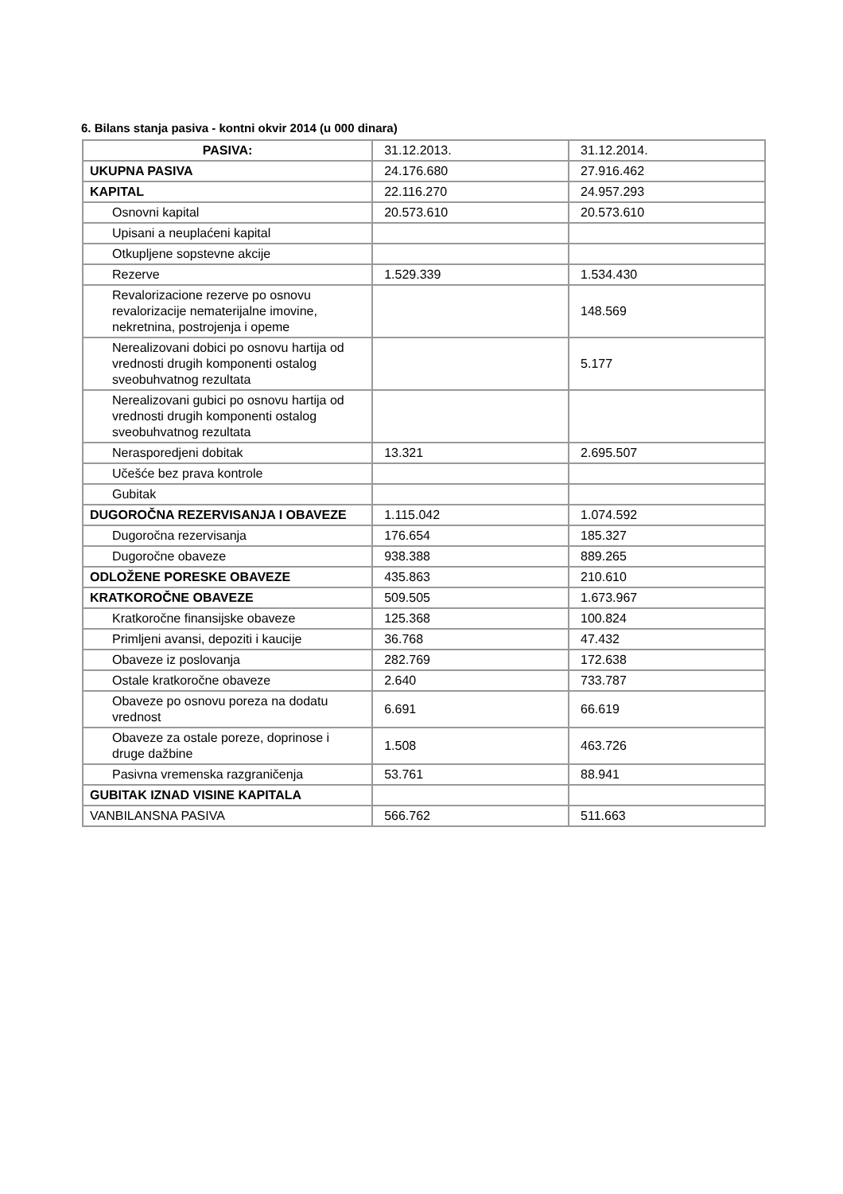6. Bilans stanja pasiva - kontni okvir 2014 (u 000 dinara)
| PASIVA: | 31.12.2013. | 31.12.2014. |
| UKUPNA PASIVA | 24.176.680 | 27.916.462 |
| KAPITAL | 22.116.270 | 24.957.293 |
| Osnovni kapital | 20.573.610 | 20.573.610 |
| Upisani a neuplaćeni kapital | | |
| Otkupljene sopstevne akcije | | |
| Rezerve | 1.529.339 | 1.534.430 |
| Revalorizacione rezerve po osnovu revalorizacije nematerijalne imovine, nekretnina, postrojenja i opeme | | 148.569 |
| Nerealizovani dobici po osnovu hartija od vrednosti drugih komponenti ostalog sveobuhvatnog rezultata | | 5.177 |
| Nerealizovani gubici po osnovu hartija od vrednosti drugih komponenti ostalog sveobuhvatnog rezultata | | |
| Nerasporedjeni dobitak | 13.321 | 2.695.507 |
| Učešće bez prava kontrole | | |
| Gubitak | | |
| DUGOROČNA REZERVISANJA I OBAVEZE | 1.115.042 | 1.074.592 |
| Dugoročna rezervisanja | 176.654 | 185.327 |
| Dugoročne obaveze | 938.388 | 889.265 |
| ODLOŽENE PORESKE OBAVEZE | 435.863 | 210.610 |
| KRATKOROČNE OBAVEZE | 509.505 | 1.673.967 |
| Kratkoročne finansijske obaveze | 125.368 | 100.824 |
| Primljeni avansi, depoziti i kaucije | 36.768 | 47.432 |
| Obaveze iz poslovanja | 282.769 | 172.638 |
| Ostale kratkoročne obaveze | 2.640 | 733.787 |
| Obaveze po osnovu poreza na dodatu vrednost | 6.691 | 66.619 |
| Obaveze za ostale poreze, doprinose i druge dažbine | 1.508 | 463.726 |
| Pasivna vremenska razgraničenja | 53.761 | 88.941 |
| GUBITAK IZNAD VISINE KAPITALA | | |
| VANBILANSNA PASIVA | 566.762 | 511.663 |